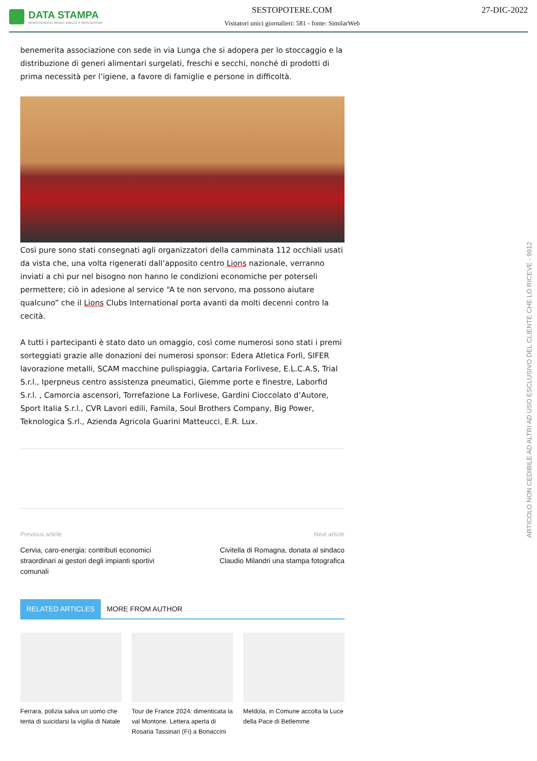DATA STAMPA
MONITORAGGIO MEDIA, ANALISI E REPUTAZIONE
SESTOPOTERE.COM
Visitatori unici giornalieri: 581 - fonte: SimilarWeb
27-DIC-2022
benemerita associazione con sede in via Lunga che si adopera per lo stoccaggio e la distribuzione di generi alimentari surgelati, freschi e secchi, nonché di prodotti di prima necessità per l’igiene, a favore di famiglie e persone in difficoltà.
Così pure sono stati consegnati agli organizzatori della camminata 112 occhiali usati da vista che, una volta rigenerati dall’apposito centro Lions nazionale, verranno inviati a chi pur nel bisogno non hanno le condizioni economiche per poterseli permettere; ciò in adesione al service “A te non servono, ma possono aiutare qualcuno” che il Lions Clubs International porta avanti da molti decenni contro la cecità.
A tutti i partecipanti è stato dato un omaggio, così come numerosi sono stati i premi sorteggiati grazie alle donazioni dei numerosi sponsor: Edera Atletica Forlì, SIFER lavorazione metalli, SCAM macchine pulispiaggia, Cartaria Forlivese, E.L.C.A.S, Trial S.r.l., Iperpneus centro assistenza pneumatici, Giemme porte e finestre, Laborfid S.r.l. , Camorcia ascensori, Torrefazione La Forlivese, Gardini Cioccolato d’Autore, Sport Italia S.r.l., CVR Lavori edili, Famila, Soul Brothers Company, Big Power, Teknologica S.rl., Azienda Agricola Guarini Matteucci, E.R. Lux.
Previous article
Cervia, caro-energia: contributi economici straordinari ai gestori degli impianti sportivi comunali
Next article
Civitella di Romagna, donata al sindaco Claudio Milandri una stampa fotografica
RELATED ARTICLES MORE FROM AUTHOR
Ferrara, polizia salva un uomo che tenta di suicidarsi la vigilia di Natale
Tour de France 2024: dimenticata la val Montone. Lettera aperta di Rosaria Tassinari (Fi) a Bonaccini
Meldola, in Comune accolta la Luce della Pace di Betlemme
ARTICOLO NON CEDIBILE AD ALTRI AD USO ESCLUSIVO DEL CLIENTE CHE LO RICEVE - 9612